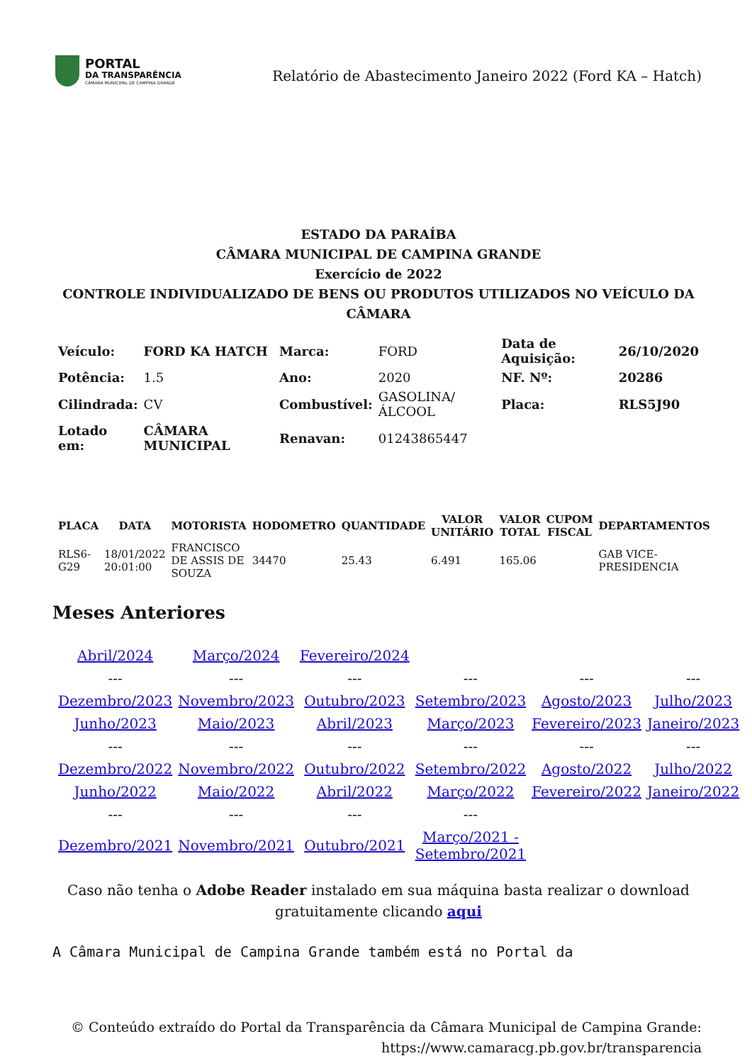PORTAL
DA TRANSPARÊNCIA
CÂMARA MUNICIPAL DE CAMPINA GRANDE
Relatório de Abastecimento Janeiro 2022 (Ford KA – Hatch)
ESTADO DA PARAÍBA
CÂMARA MUNICIPAL DE CAMPINA GRANDE
Exercício de 2022
CONTROLE INDIVIDUALIZADO DE BENS OU PRODUTOS UTILIZADOS NO VEÍCULO DA CÂMARA
| Veículo: | FORD KA HATCH | Marca: | FORD | Data de Aquisição: | 26/10/2020 |
| Potência: | 1.5 | Ano: | 2020 | NF. Nº: | 20286 |
| Cilindrada: | CV | Combustível: | GASOLINA/ÁLCOOL | Placa: | RLS5J90 |
| Lotado em: | CÂMARA MUNICIPAL | Renavan: | 01243865447 | | |
| PLACA | DATA | MOTORISTA | HODOMETRO | QUANTIDADE | VALOR UNITÁRIO | VALOR TOTAL | CUPOM FISCAL | DEPARTAMENTOS |
| --- | --- | --- | --- | --- | --- | --- | --- | --- |
| RLS6-G29 | 18/01/2022 20:01:00 | FRANCISCO DE ASSIS DE SOUZA | 34470 | 25.43 | 6.491 | 165.06 | | GAB VICE-PRESIDENCIA |
Meses Anteriores
| Abril/2024 | Março/2024 | Fevereiro/2024 | | | |
| --- | --- | --- | --- | --- | --- |
| Dezembro/2023 | Novembro/2023 | Outubro/2023 | Setembro/2023 | Agosto/2023 | Julho/2023 |
| Junho/2023 | Maio/2023 | Abril/2023 | Março/2023 | Fevereiro/2023 | Janeiro/2023 |
| --- | --- | --- | --- | --- | --- |
| Dezembro/2022 | Novembro/2022 | Outubro/2022 | Setembro/2022 | Agosto/2022 | Julho/2022 |
| Junho/2022 | Maio/2022 | Abril/2022 | Março/2022 | Fevereiro/2022 | Janeiro/2022 |
| --- | --- | --- | --- | | |
| Dezembro/2021 | Novembro/2021 | Outubro/2021 | Março/2021 - Setembro/2021 | | |
Caso não tenha o Adobe Reader instalado em sua máquina basta realizar o download gratuitamente clicando aqui
A Câmara Municipal de Campina Grande também está no Portal da
© Conteúdo extraído do Portal da Transparência da Câmara Municipal de Campina Grande:
https://www.camaracg.pb.gov.br/transparencia